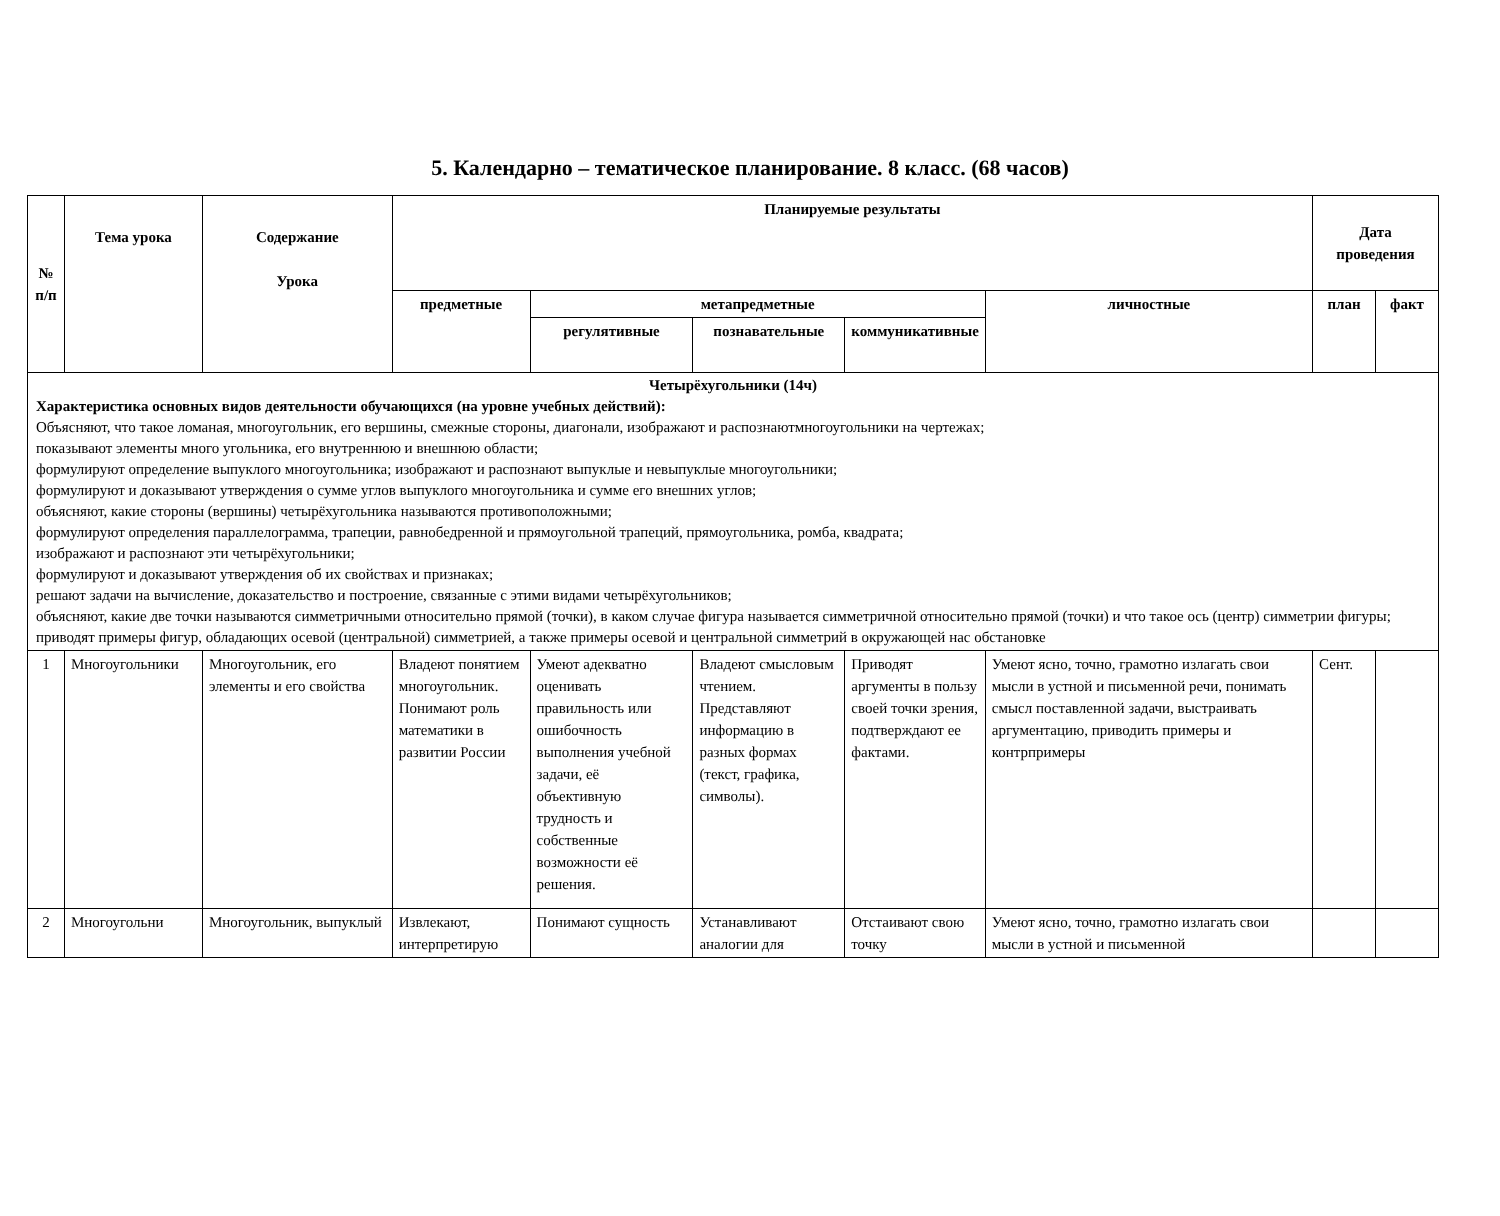5. Календарно – тематическое планирование. 8 класс. (68 часов)
| № п/п | Тема урока | Содержание Урока | Планируемые результаты | | | | | Дата проведения | |
| --- | --- | --- | --- | --- | --- | --- | --- | --- | --- |
| | | | предметные | метапредметные | | | личностные | план | факт |
| | | | | регулятивные | познавательные | коммуникативные | | | |
| Четырёхугольники (14ч) Характеристика основных видов деятельности обучающихся (на уровне учебных действий): Объясняют, что такое ломаная, многоугольник, его вершины, смежные стороны, диагонали, изображают и распознаютмногоугольники на чертежах; показывают элементы много угольника, его внутреннюю и внешнюю области; формулируют определение выпуклого многоугольника; изображают и распознают выпуклые и невыпуклые многоугольники; формулируют и доказывают утверждения о сумме углов выпуклого многоугольника и сумме его внешних углов; объясняют, какие стороны (вершины) четырёхугольника называются противоположными; формулируют определения параллелограмма, трапеции, равнобедренной и прямоугольной трапеций, прямоугольника, ромба, квадрата; изображают и распознают эти четырёхугольники; формулируют и доказывают утверждения об их свойствах и признаках; решают задачи на вычисление, доказательство и построение, связанные с этими видами четырёхугольников; объясняют, какие две точки называются симметричными относительно прямой (точки), в каком случае фигура называется симметричной относительно прямой (точки) и что такое ось (центр) симметрии фигуры; приводят примеры фигур, обладающих осевой (центральной) симметрией, а также примеры осевой и центральной симметрий в окружающей нас обстановке | | | | | | | | | |
| 1 | Многоугольники | Многоугольник, его элементы и его свойства | Владеют понятием многоугольник. Понимают роль математики в развитии России | Умеют адекватно оценивать правильность или ошибочность выполнения учебной задачи, её объективную трудность и собственные возможности её решения. | Владеют смысловым чтением. Представляют информацию в разных формах (текст, графика, символы). | Приводят аргументы в пользу своей точки зрения, подтверждают ее фактами. | Умеют ясно, точно, грамотно излагать свои мысли в устной и письменной речи, понимать смысл поставленной задачи, выстраивать аргументацию, приводить примеры и контрпримеры | Сент. | |
| 2 | Многоугольни | Многоугольник, выпуклый | Извлекают, интерпретирую | Понимают сущность | Устанавливают аналогии для | Отстаивают свою точку | Умеют ясно, точно, грамотно излагать свои мысли в устной и письменной | | |